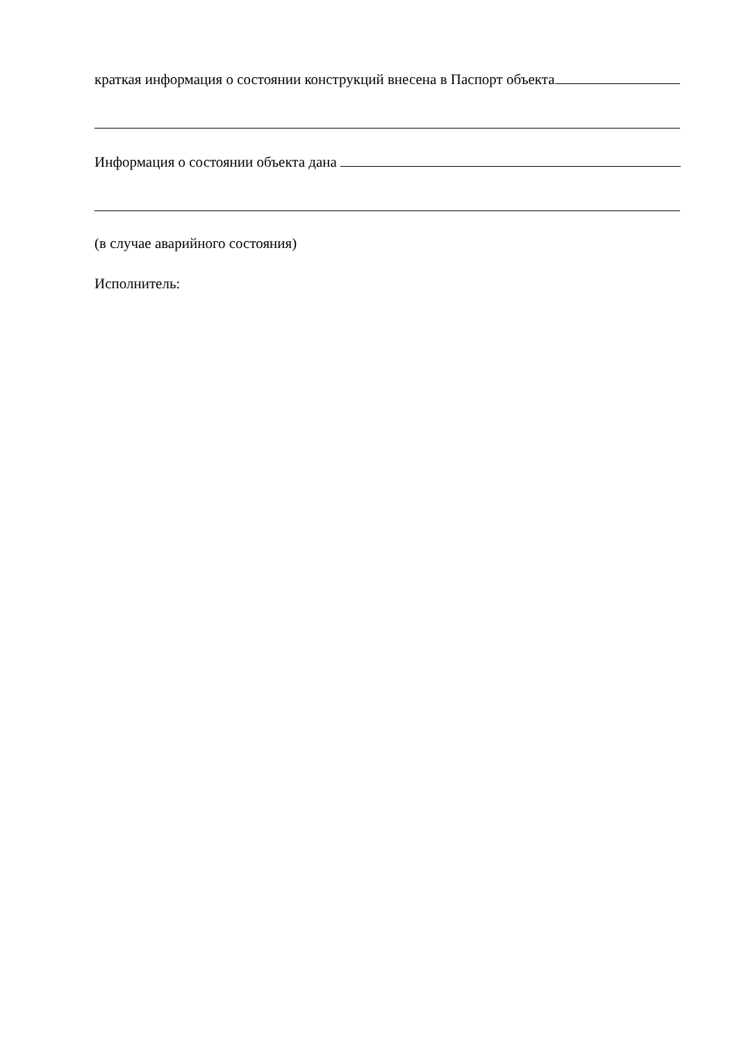краткая информация о состоянии конструкций внесена в Паспорт объекта
Информация о состоянии объекта дана
(в случае аварийного состояния)
Исполнитель: